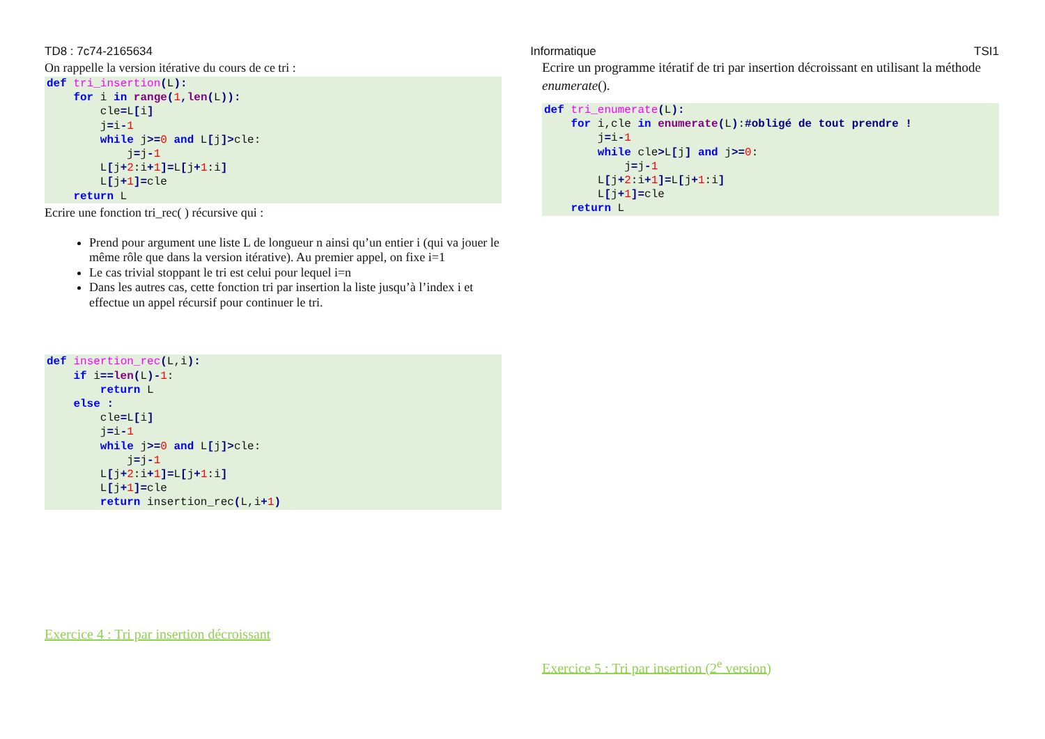TD8 : 7c74-2165634 Informatique TSI1
On rappelle la version itérative du cours de ce tri :
def tri_insertion(L):
    for i in range(1, len(L)):
        cle=L[i]
        j=i-1
        while j>=0 and L[j]>cle:
            j=j-1
        L[j+2:i+1]=L[j+1:i]
        L[j+1]=cle
    return L
Ecrire une fonction tri_rec( ) récursive qui :
Prend pour argument une liste L de longueur n ainsi qu’un entier i (qui va jouer le même rôle que dans la version itérative). Au premier appel, on fixe i=1
Le cas trivial stoppant le tri est celui pour lequel i=n
Dans les autres cas, cette fonction tri par insertion la liste jusqu’à l’index i et effectue un appel récursif pour continuer le tri.
def insertion_rec(L,i):
    if i==len(L)-1:
        return L
    else :
        cle=L[i]
        j=i-1
        while j>=0 and L[j]>cle:
            j=j-1
        L[j+2:i+1]=L[j+1:i]
        L[j+1]=cle
        return insertion_rec(L,i+1)
Exercice 4 : Tri par insertion décroissant
Ecrire un programme itératif de tri par insertion décroissant en utilisant la méthode enumerate().
def tri_enumerate(L):
    for i,cle in enumerate(L):#obligé de tout prendre !
        j=i-1
        while cle>L[j] and j>=0:
            j=j-1
        L[j+2:i+1]=L[j+1:i]
        L[j+1]=cle
    return L
Exercice 5 : Tri par insertion (2<sup>e</sup> version)